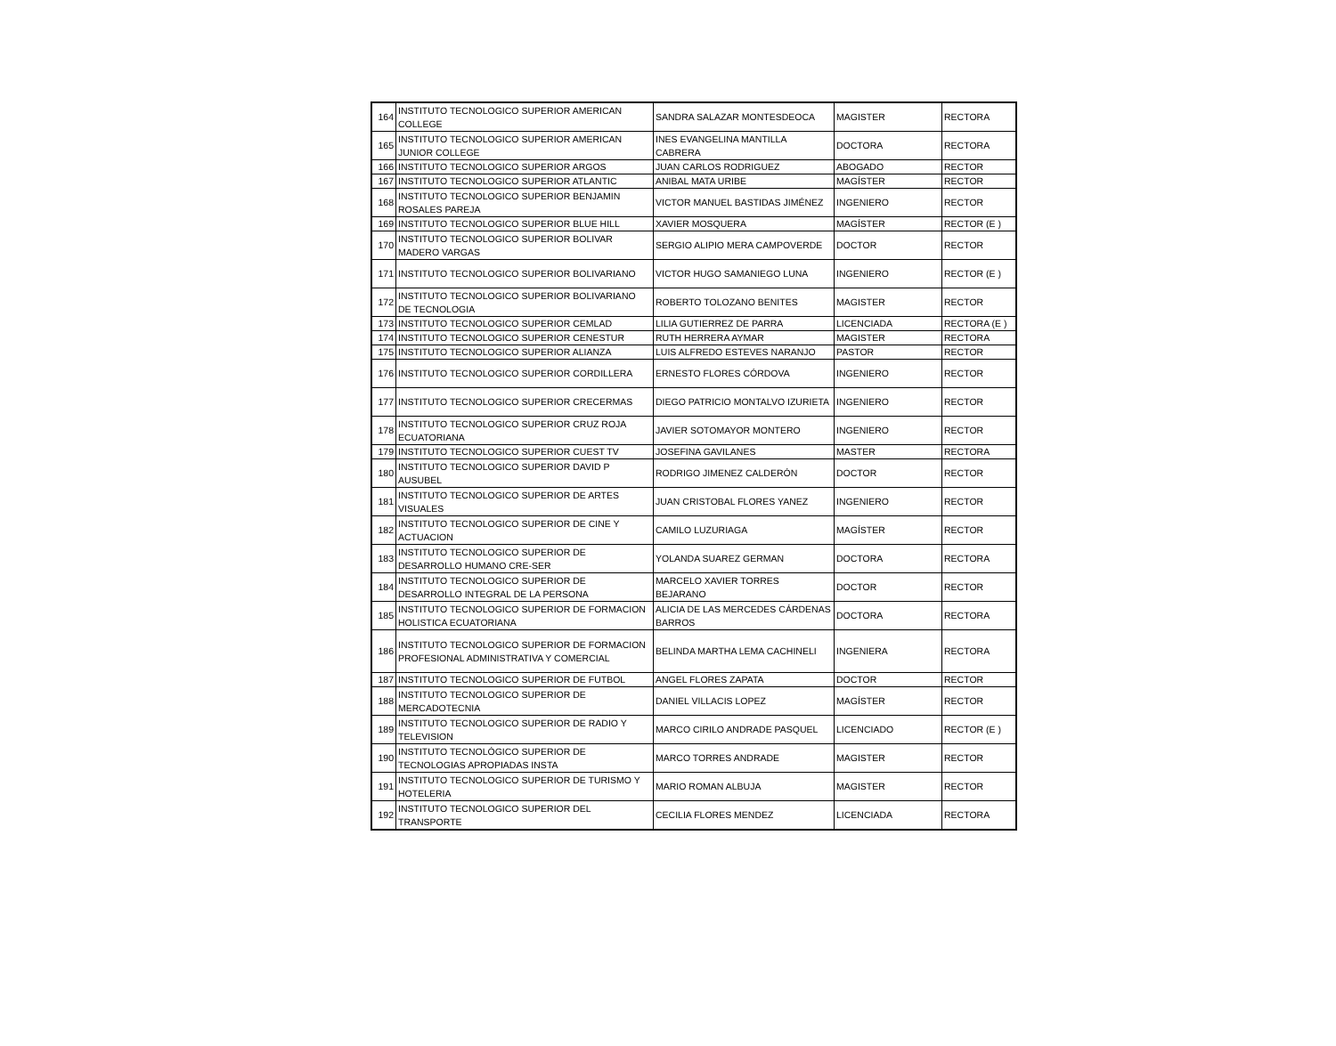| 164 | INSTITUTO TECNOLOGICO SUPERIOR AMERICAN COLLEGE | SANDRA SALAZAR MONTESDEOCA | MAGISTER | RECTORA |
| 165 | INSTITUTO TECNOLOGICO SUPERIOR AMERICAN JUNIOR COLLEGE | INES EVANGELINA MANTILLA CABRERA | DOCTORA | RECTORA |
| 166 | INSTITUTO TECNOLOGICO SUPERIOR ARGOS | JUAN CARLOS RODRIGUEZ | ABOGADO | RECTOR |
| 167 | INSTITUTO TECNOLOGICO SUPERIOR ATLANTIC | ANIBAL MATA URIBE | MAGÍSTER | RECTOR |
| 168 | INSTITUTO TECNOLOGICO SUPERIOR BENJAMIN ROSALES PAREJA | VICTOR MANUEL BASTIDAS JIMÉNEZ | INGENIERO | RECTOR |
| 169 | INSTITUTO TECNOLOGICO SUPERIOR BLUE HILL | XAVIER MOSQUERA | MAGÍSTER | RECTOR (E ) |
| 170 | INSTITUTO TECNOLOGICO SUPERIOR BOLIVAR MADERO VARGAS | SERGIO ALIPIO MERA CAMPOVERDE | DOCTOR | RECTOR |
| 171 | INSTITUTO TECNOLOGICO SUPERIOR BOLIVARIANO | VICTOR HUGO SAMANIEGO LUNA | INGENIERO | RECTOR (E ) |
| 172 | INSTITUTO TECNOLOGICO SUPERIOR BOLIVARIANO DE TECNOLOGIA | ROBERTO TOLOZANO BENITES | MAGISTER | RECTOR |
| 173 | INSTITUTO TECNOLOGICO SUPERIOR CEMLAD | LILIA GUTIERREZ DE PARRA | LICENCIADA | RECTORA (E ) |
| 174 | INSTITUTO TECNOLOGICO SUPERIOR CENESTUR | RUTH HERRERA AYMAR | MAGISTER | RECTORA |
| 175 | INSTITUTO TECNOLOGICO SUPERIOR ALIANZA | LUIS ALFREDO ESTEVES NARANJO | PASTOR | RECTOR |
| 176 | INSTITUTO TECNOLOGICO SUPERIOR CORDILLERA | ERNESTO FLORES CÓRDOVA | INGENIERO | RECTOR |
| 177 | INSTITUTO TECNOLOGICO SUPERIOR CRECERMAS | DIEGO PATRICIO MONTALVO IZURIETA | INGENIERO | RECTOR |
| 178 | INSTITUTO TECNOLOGICO SUPERIOR CRUZ ROJA ECUATORIANA | JAVIER SOTOMAYOR MONTERO | INGENIERO | RECTOR |
| 179 | INSTITUTO TECNOLOGICO SUPERIOR CUEST TV | JOSEFINA GAVILANES | MASTER | RECTORA |
| 180 | INSTITUTO TECNOLOGICO SUPERIOR DAVID P AUSUBEL | RODRIGO JIMENEZ CALDERÓN | DOCTOR | RECTOR |
| 181 | INSTITUTO TECNOLOGICO SUPERIOR DE ARTES VISUALES | JUAN CRISTOBAL FLORES YANEZ | INGENIERO | RECTOR |
| 182 | INSTITUTO TECNOLOGICO SUPERIOR DE CINE Y ACTUACION | CAMILO LUZURIAGA | MAGÍSTER | RECTOR |
| 183 | INSTITUTO TECNOLOGICO SUPERIOR DE DESARROLLO HUMANO CRE-SER | YOLANDA SUAREZ GERMAN | DOCTORA | RECTORA |
| 184 | INSTITUTO TECNOLOGICO SUPERIOR DE DESARROLLO INTEGRAL DE LA PERSONA | MARCELO XAVIER TORRES BEJARANO | DOCTOR | RECTOR |
| 185 | INSTITUTO TECNOLOGICO SUPERIOR DE FORMACION HOLISTICA ECUATORIANA | ALICIA DE LAS MERCEDES CÁRDENAS BARROS | DOCTORA | RECTORA |
| 186 | INSTITUTO TECNOLOGICO SUPERIOR DE FORMACION PROFESIONAL ADMINISTRATIVA Y COMERCIAL | BELINDA MARTHA LEMA CACHINELI | INGENIERA | RECTORA |
| 187 | INSTITUTO TECNOLOGICO SUPERIOR DE FUTBOL | ANGEL FLORES ZAPATA | DOCTOR | RECTOR |
| 188 | INSTITUTO TECNOLOGICO SUPERIOR DE MERCADOTECNIA | DANIEL VILLACIS LOPEZ | MAGÍSTER | RECTOR |
| 189 | INSTITUTO TECNOLOGICO SUPERIOR DE RADIO Y TELEVISION | MARCO CIRILO ANDRADE PASQUEL | LICENCIADO | RECTOR (E ) |
| 190 | INSTITUTO TECNOLÓGICO SUPERIOR DE TECNOLOGIAS APROPIADAS INSTA | MARCO TORRES ANDRADE | MAGISTER | RECTOR |
| 191 | INSTITUTO TECNOLOGICO SUPERIOR DE TURISMO Y HOTELERIA | MARIO ROMAN ALBUJA | MAGISTER | RECTOR |
| 192 | INSTITUTO TECNOLOGICO SUPERIOR DEL TRANSPORTE | CECILIA FLORES MENDEZ | LICENCIADA | RECTORA |